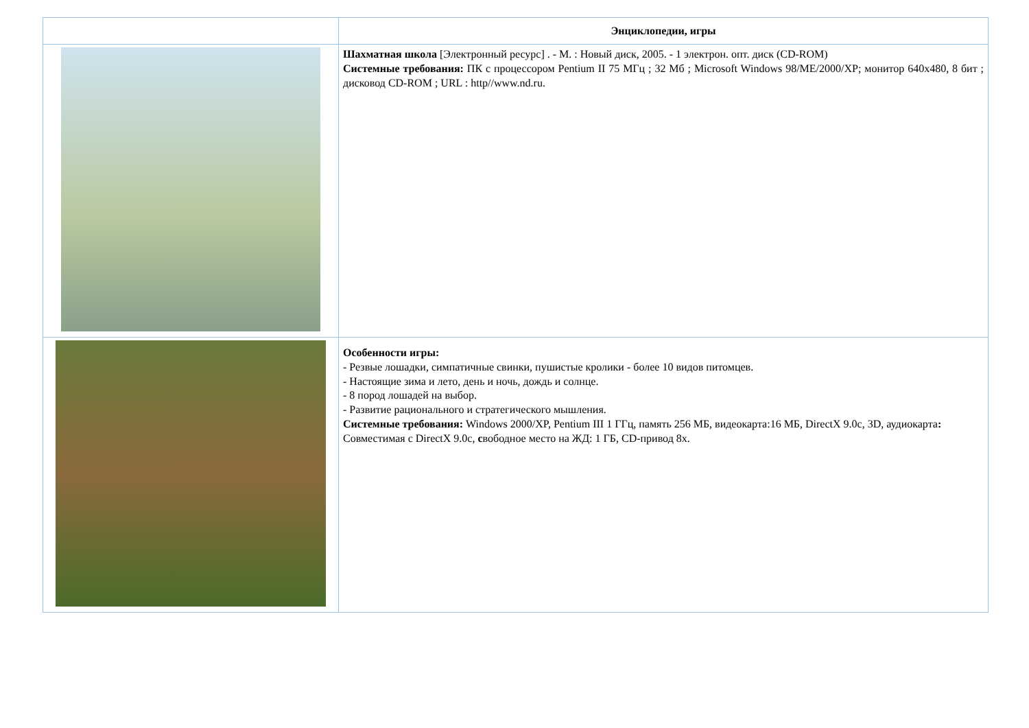| | Энциклопедии, игры |
| --- | --- |
| | Шахматная школа [Электронный ресурс] . - М. : Новый диск, 2005. - 1 электрон. опт. диск (CD-ROM) Системные требования: ПК с процессором Pentium II 75 МГц ; 32 Мб ; Microsoft Windows 98/ME/2000/XP; монитор 640x480, 8 бит ; дисковод CD-ROM ; URL : http//www.nd.ru. |
| | Особенности игры: - Резвые лошадки, симпатичные свинки, пушистые кролики - более 10 видов питомцев. - Настоящие зима и лето, день и ночь, дождь и солнце. - 8 пород лошадей на выбор. - Развитие рационального и стратегического мышления. Системные требования: Windows 2000/XP, Pentium III 1 ГГц, память 256 МБ, видеокарта:16 МБ, DirectX 9.0c, 3D, аудиокарта : Совместимая с DirectX 9.0c, с вободное место на ЖД: 1 ГБ, CD-привод 8x. |